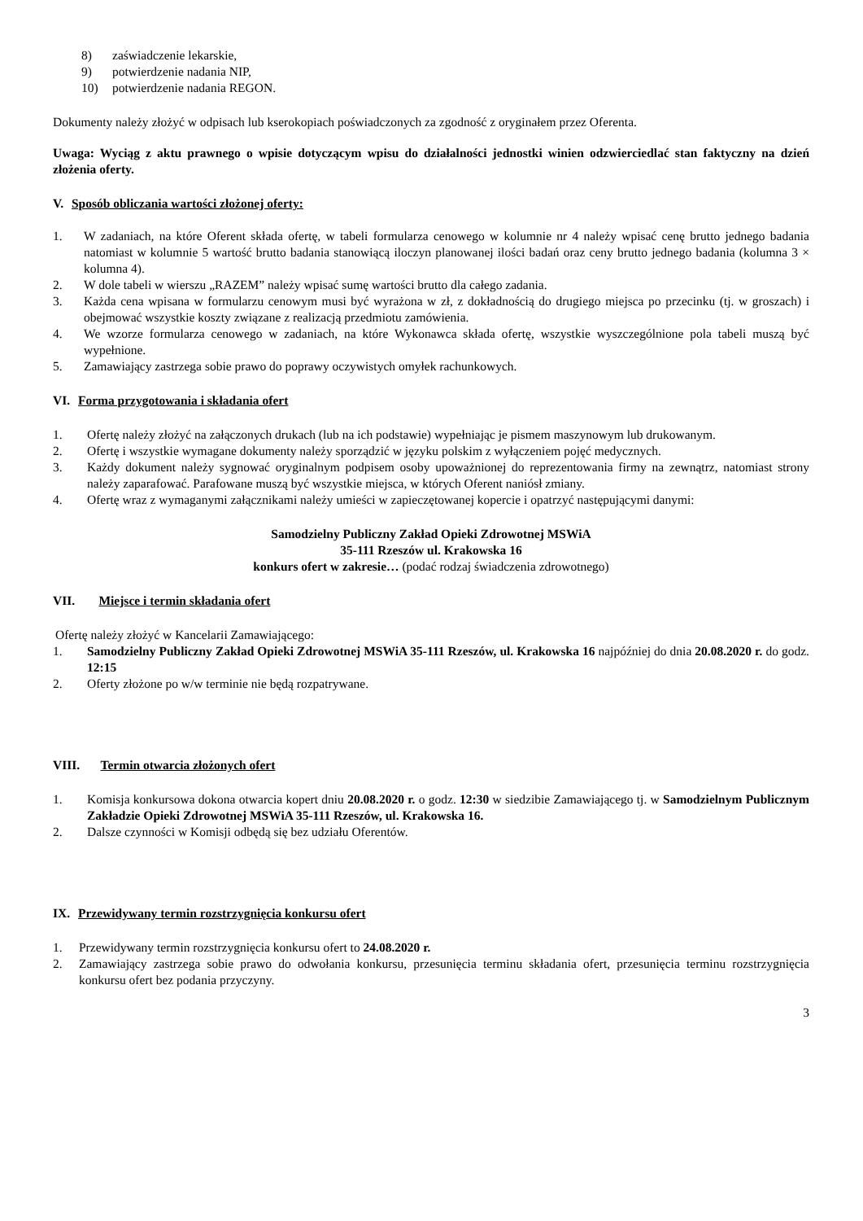8) zaświadczenie lekarskie,
9) potwierdzenie nadania NIP,
10) potwierdzenie nadania REGON.
Dokumenty należy złożyć w odpisach lub kserokopiach poświadczonych za zgodność z oryginałem przez Oferenta.
Uwaga: Wyciąg z aktu prawnego o wpisie dotyczącym wpisu do działalności jednostki winien odzwierciedlać stan faktyczny na dzień złożenia oferty.
V. Sposób obliczania wartości złożonej oferty:
1. W zadaniach, na które Oferent składa ofertę, w tabeli formularza cenowego w kolumnie nr 4 należy wpisać cenę brutto jednego badania natomiast w kolumnie 5 wartość brutto badania stanowiącą iloczyn planowanej ilości badań oraz ceny brutto jednego badania (kolumna 3 × kolumna 4).
2. W dole tabeli w wierszu „RAZEM” należy wpisać sumę wartości brutto dla całego zadania.
3. Każda cena wpisana w formularzu cenowym musi być wyrażona w zł, z dokładnością do drugiego miejsca po przecinku (tj. w groszach) i obejmować wszystkie koszty związane z realizacją przedmiotu zamówienia.
4. We wzorze formularza cenowego w zadaniach, na które Wykonawca składa ofertę, wszystkie wyszczególnione pola tabeli muszą być wypełnione.
5. Zamawiający zastrzega sobie prawo do poprawy oczywistych omyłek rachunkowych.
VI. Forma przygotowania i składania ofert
1. Ofertę należy złożyć na załączonych drukach (lub na ich podstawie) wypełniając je pismem maszynowym lub drukowanym.
2. Ofertę i wszystkie wymagane dokumenty należy sporządzić w języku polskim z wyłączeniem pojęć medycznych.
3. Każdy dokument należy sygnować oryginalnym podpisem osoby upoważnionej do reprezentowania firmy na zewnątrz, natomiast strony należy zaparafować. Parafowane muszą być wszystkie miejsca, w których Oferent naniósł zmiany.
4. Ofertę wraz z wymaganymi załącznikami należy umieści w zapieczętowanej kopercie i opatrzyć następującymi danymi:
Samodzielny Publiczny Zakład Opieki Zdrowotnej MSWiA
35-111 Rzeszów ul. Krakowska 16
konkurs ofert w zakresie… (podać rodzaj świadczenia zdrowotnego)
VII. Miejsce i termin składania ofert
Ofertę należy złożyć w Kancelarii Zamawiającego:
1. Samodzielny Publiczny Zakład Opieki Zdrowotnej MSWiA 35-111 Rzeszów, ul. Krakowska 16 najpóźniej do dnia 20.08.2020 r. do godz. 12:15
2. Oferty złożone po w/w terminie nie będą rozpatrywane.
VIII. Termin otwarcia złożonych ofert
1. Komisja konkursowa dokona otwarcia kopert dniu 20.08.2020 r. o godz. 12:30 w siedzibie Zamawiającego tj. w Samodzielnym Publicznym Zakładzie Opieki Zdrowotnej MSWiA 35-111 Rzeszów, ul. Krakowska 16.
2. Dalsze czynności w Komisji odbędą się bez udziału Oferentów.
IX. Przewidywany termin rozstrzygnięcia konkursu ofert
1. Przewidywany termin rozstrzygnięcia konkursu ofert to 24.08.2020 r.
2. Zamawiający zastrzega sobie prawo do odwołania konkursu, przesunięcia terminu składania ofert, przesunięcia terminu rozstrzygnięcia konkursu ofert bez podania przyczyny.
3